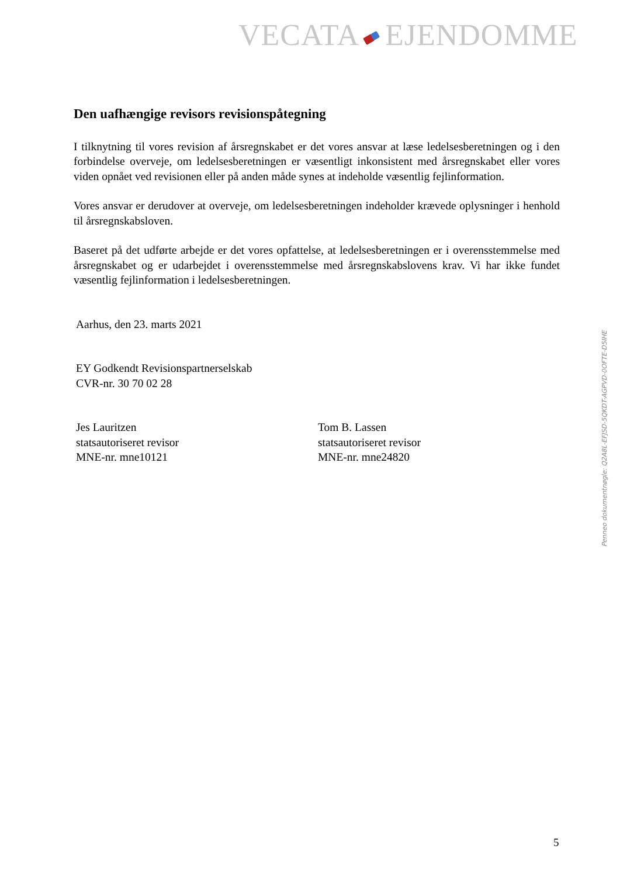VECATAEJENDOMME
Den uafhængige revisors revisionspåtegning
I tilknytning til vores revision af årsregnskabet er det vores ansvar at læse ledelsesberetningen og i den forbindelse overveje, om ledelsesberetningen er væsentligt inkonsistent med årsregnskabet eller vores viden opnået ved revisionen eller på anden måde synes at indeholde væsentlig fejlinformation.
Vores ansvar er derudover at overveje, om ledelsesberetningen indeholder krævede oplysninger i henhold til årsregnskabsloven.
Baseret på det udførte arbejde er det vores opfattelse, at ledelsesberetningen er i overensstemmelse med årsregnskabet og er udarbejdet i overensstemmelse med årsregnskabslovens krav. Vi har ikke fundet væsentlig fejlinformation i ledelsesberetningen.
Aarhus, den 23. marts 2021
EY Godkendt Revisionspartnerselskab
CVR-nr. 30 70 02 28
Jes Lauritzen
statsautoriseret revisor
MNE-nr. mne10121
Tom B. Lassen
statsautoriseret revisor
MNE-nr. mne24820
Penneo dokumentnøgle: Q2A8L-EFJSD-5QKDT-AGPVD-0OFTE-D5IHE
5